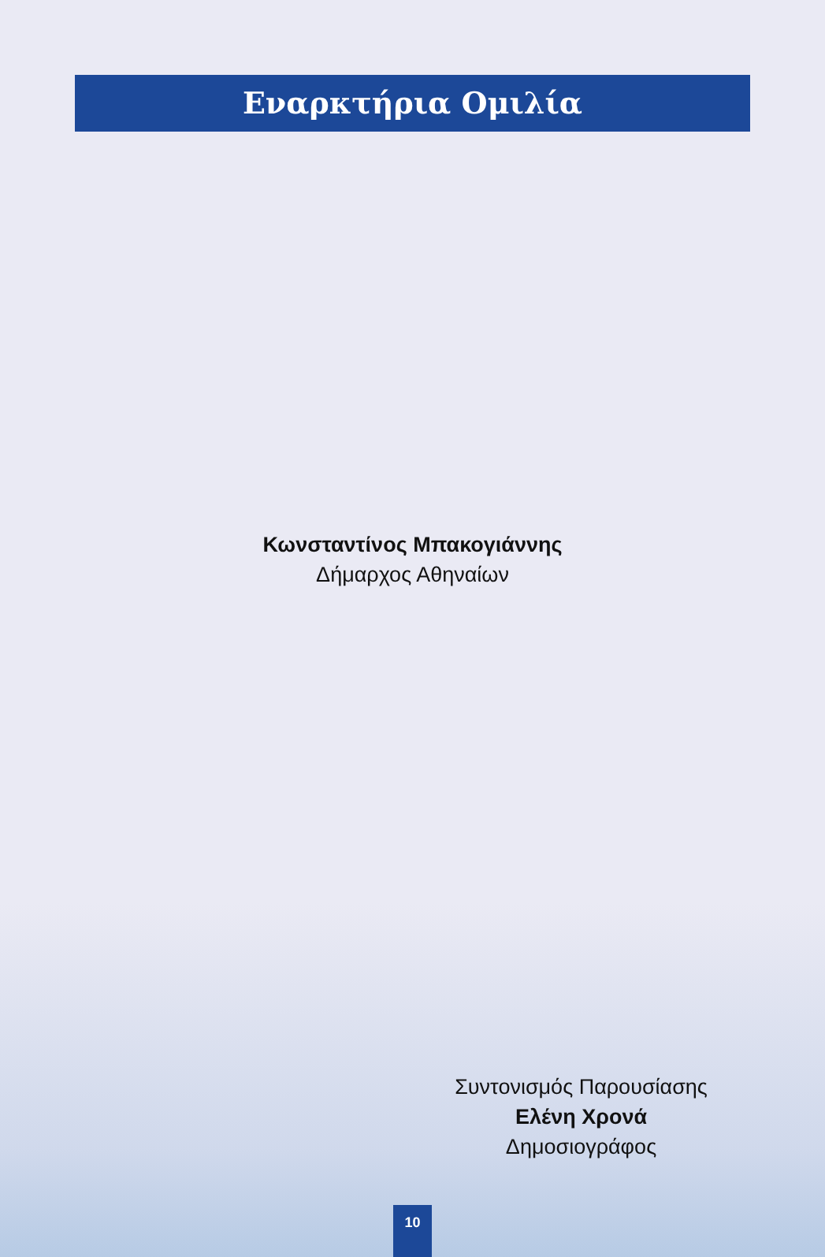Εναρκτήρια Ομιλία
Κωνσταντίνος Μπακογιάννης
Δήμαρχος Αθηναίων
Συντονισμός Παρουσίασης
Ελένη Χρονά
Δημοσιογράφος
10